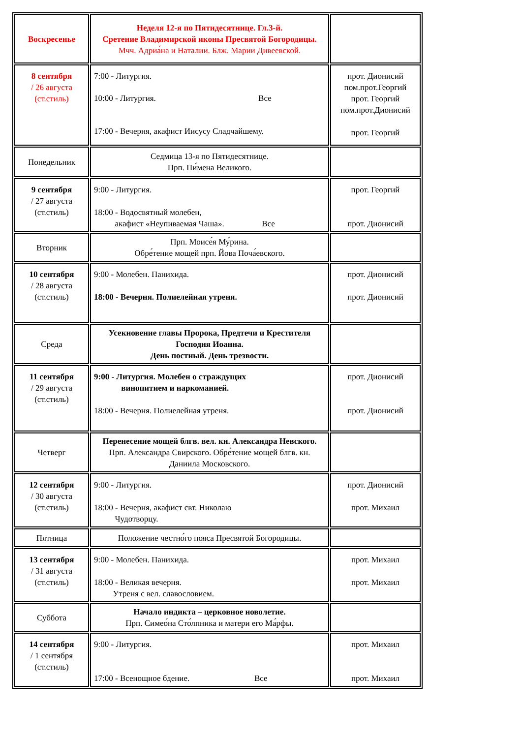| Воскресенье | Неделя 12-я по Пятидесятнице. Гл.3-й. Сретение Владимирской иконы Пресвятой Богородицы. Мчч. Адриа́на и Наталии. Блж. Марии Дивеевской. | |
| 8 сентября / 26 августа (ст.стиль) | 7:00 - Литургия. 10:00 - Литургия. Все 17:00 - Вечерня, акафист Иисусу Сладчайшему. | прот. Дионисий пом.прот.Георгий прот. Георгий пом.прот.Дионисий прот. Георгий |
| Понедельник | Седмица 13-я по Пятидесятнице. Прп. Пи́мена Великого. | |
| 9 сентября / 27 августа (ст.стиль) | 9:00 - Литургия. 18:00 - Водосвятный молебен, акафист «Неупиваемая Чаша». Все | прот. Георгий прот. Дионисий |
| Вторник | Прп. Моисе́я Му́рина. Обре́тение мощей прп. Йова Поча́евского. | |
| 10 сентября / 28 августа (ст.стиль) | 9:00 - Молебен. Панихида. 18:00 - Вечерня. Полиелейная утреня. | прот. Дионисий прот. Дионисий |
| Среда | Усекновение главы Пророка, Предтечи и Крестителя Господня Иоанна. День постный. День трезвости. | |
| 11 сентября / 29 августа (ст.стиль) | 9:00 - Литургия. Молебен о страждущих винопитием и наркоманией. 18:00 - Вечерня. Полиелейная утреня. | прот. Дионисий прот. Дионисий |
| Четверг | Перенесение мощей блгв. вел. кн. Александра Невского. Прп. Александра Свирского. Обре́тение мощей блгв. кн. Даниила Московского. | |
| 12 сентября / 30 августа (ст.стиль) | 9:00 - Литургия. 18:00 - Вечерня, акафист свт. Николаю Чудотворцу. | прот. Дионисий прот. Михаил |
| Пятница | Положение честно́го пояса Пресвятой Богородицы. | |
| 13 сентября / 31 августа (ст.стиль) | 9:00 - Молебен. Панихида. 18:00 - Великая вечерня. Утреня с вел. славословием. | прот. Михаил прот. Михаил |
| Суббота | Начало индикта – церковное новолетие. Прп. Симео́на Сто́лпника и матери его Ма́рфы. | |
| 14 сентября / 1 сентября (ст.стиль) | 9:00 - Литургия. 17:00 - Всенощное бдение. Все | прот. Михаил прот. Михаил |